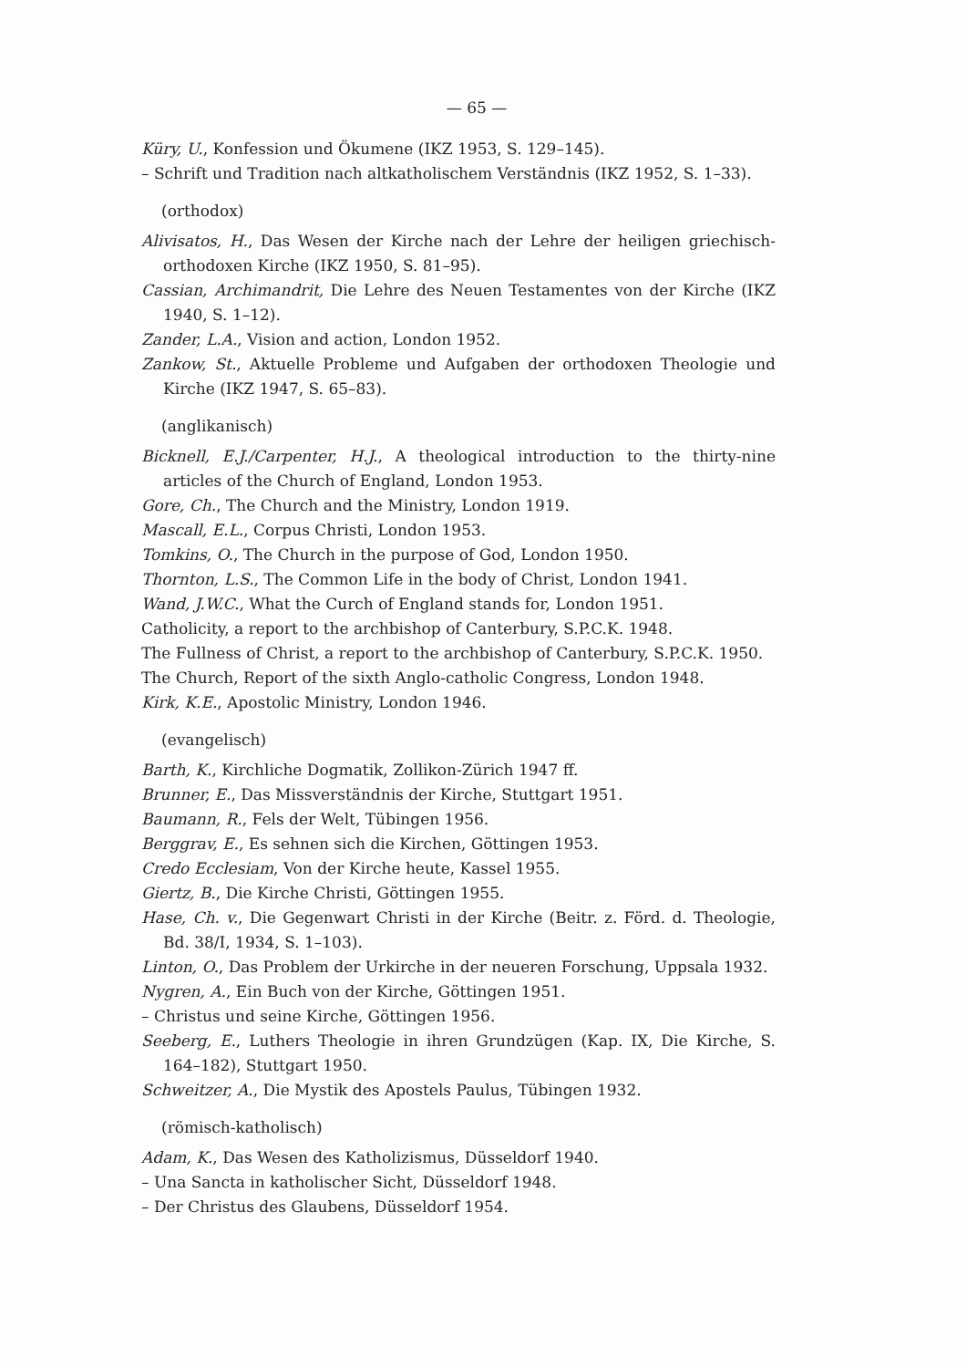— 65 —
Küry, U., Konfession und Ökumene (IKZ 1953, S. 129–145).
– Schrift und Tradition nach altkatholischem Verständnis (IKZ 1952, S. 1–33).
(orthodox)
Alivisatos, H., Das Wesen der Kirche nach der Lehre der heiligen griechisch-orthodoxen Kirche (IKZ 1950, S. 81–95).
Cassian, Archimandrit, Die Lehre des Neuen Testamentes von der Kirche (IKZ 1940, S. 1–12).
Zander, L.A., Vision and action, London 1952.
Zankow, St., Aktuelle Probleme und Aufgaben der orthodoxen Theologie und Kirche (IKZ 1947, S. 65–83).
(anglikanisch)
Bicknell, E.J./Carpenter, H.J., A theological introduction to the thirty-nine articles of the Church of England, London 1953.
Gore, Ch., The Church and the Ministry, London 1919.
Mascall, E.L., Corpus Christi, London 1953.
Tomkins, O., The Church in the purpose of God, London 1950.
Thornton, L.S., The Common Life in the body of Christ, London 1941.
Wand, J.W.C., What the Curch of England stands for, London 1951.
Catholicity, a report to the archbishop of Canterbury, S.P.C.K. 1948.
The Fullness of Christ, a report to the archbishop of Canterbury, S.P.C.K. 1950.
The Church, Report of the sixth Anglo-catholic Congress, London 1948.
Kirk, K.E., Apostolic Ministry, London 1946.
(evangelisch)
Barth, K., Kirchliche Dogmatik, Zollikon-Zürich 1947 ff.
Brunner, E., Das Missverständnis der Kirche, Stuttgart 1951.
Baumann, R., Fels der Welt, Tübingen 1956.
Berggrav, E., Es sehnen sich die Kirchen, Göttingen 1953.
Credo Ecclesiam, Von der Kirche heute, Kassel 1955.
Giertz, B., Die Kirche Christi, Göttingen 1955.
Hase, Ch. v., Die Gegenwart Christi in der Kirche (Beitr. z. Förd. d. Theologie, Bd. 38/I, 1934, S. 1–103).
Linton, O., Das Problem der Urkirche in der neueren Forschung, Uppsala 1932.
Nygren, A., Ein Buch von der Kirche, Göttingen 1951.
– Christus und seine Kirche, Göttingen 1956.
Seeberg, E., Luthers Theologie in ihren Grundzügen (Kap. IX, Die Kirche, S. 164–182), Stuttgart 1950.
Schweitzer, A., Die Mystik des Apostels Paulus, Tübingen 1932.
(römisch-katholisch)
Adam, K., Das Wesen des Katholizismus, Düsseldorf 1940.
– Una Sancta in katholischer Sicht, Düsseldorf 1948.
– Der Christus des Glaubens, Düsseldorf 1954.